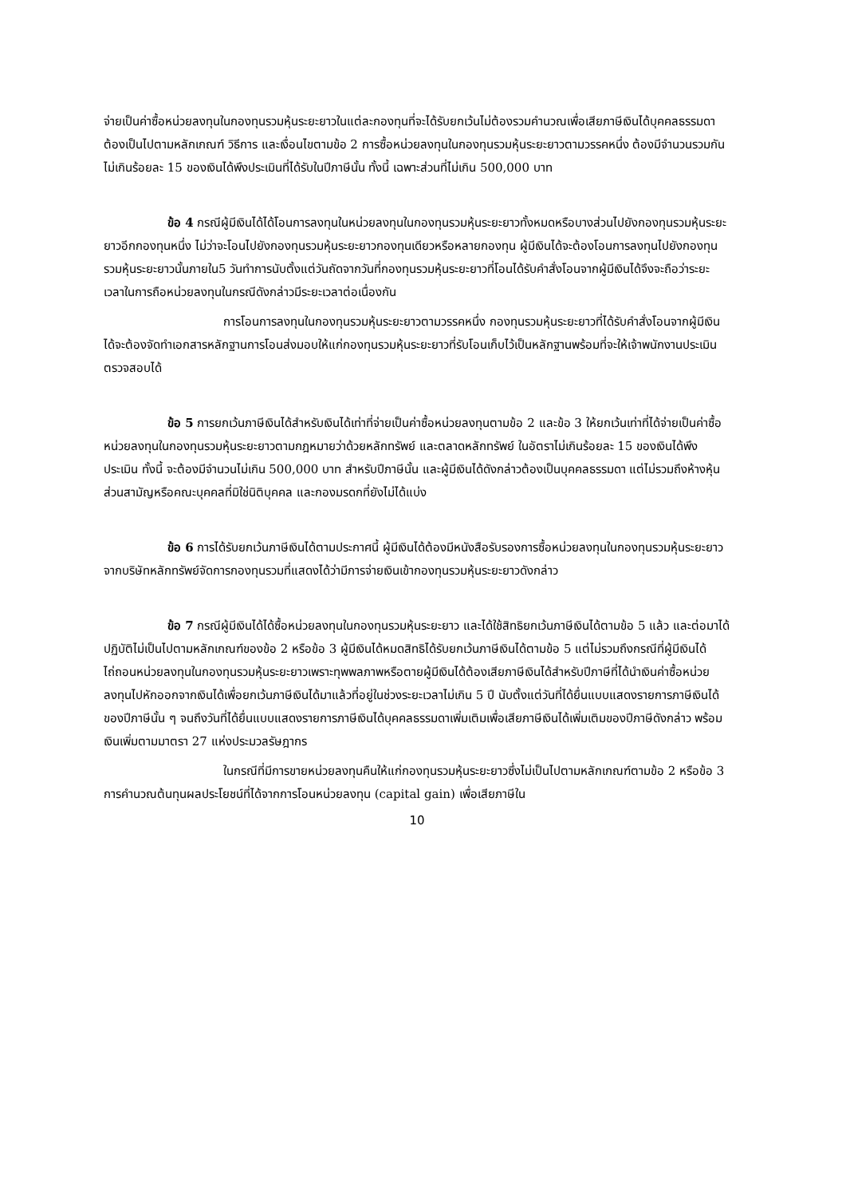จ่ายเป็นค่าซื้อหน่วยลงทุนในกองทุนรวมหุ้นระยะยาวในแต่ละกองทุนที่จะได้รับยกเว้นไม่ต้องรวมคำนวณเพื่อเสียภาษีเงินได้บุคคลธรรมดา ต้องเป็นไปตามหลักเกณฑ์ วิธีการ และเงื่อนไขตามข้อ 2 การซื้อหน่วยลงทุนในกองทุนรวมหุ้นระยะยาวตามวรรคหนึ่ง ต้องมีจำนวนรวมกันไม่เกินร้อยละ 15 ของเงินได้พึงประเมินที่ได้รับในปีภาษีนั้น ทั้งนี้ เฉพาะส่วนที่ไม่เกิน 500,000 บาท
ข้อ 4 กรณีผู้มีเงินได้ได้โอนการลงทุนในหน่วยลงทุนในกองทุนรวมหุ้นระยะยาวทั้งหมดหรือบางส่วนไปยังกองทุนรวมหุ้นระยะยาวอีกกองทุนหนึ่ง ไม่ว่าจะโอนไปยังกองทุนรวมหุ้นระยะยาวกองทุนเดียวหรือหลายกองทุน ผู้มีเงินได้จะต้องโอนการลงทุนไปยังกองทุนรวมหุ้นระยะยาวนั้นภายใน5 วันทำการนับตั้งแต่วันถัดจากวันที่กองทุนรวมหุ้นระยะยาวที่โอนได้รับคำสั่งโอนจากผู้มีเงินได้จึงจะถือว่าระยะเวลาในการถือหน่วยลงทุนในกรณีดังกล่าวมีระยะเวลาต่อเนื่องกัน
การโอนการลงทุนในกองทุนรวมหุ้นระยะยาวตามวรรคหนึ่ง กองทุนรวมหุ้นระยะยาวที่ได้รับคำสั่งโอนจากผู้มีเงินได้จะต้องจัดทำเอกสารหลักฐานการโอนส่งมอบให้แก่กองทุนรวมหุ้นระยะยาวที่รับโอนเก็บไว้เป็นหลักฐานพร้อมที่จะให้เจ้าพนักงานประเมินตรวจสอบได้
ข้อ 5 การยกเว้นภาษีเงินได้สำหรับเงินได้เท่าที่จ่ายเป็นค่าซื้อหน่วยลงทุนตามข้อ 2 และข้อ 3 ให้ยกเว้นเท่าที่ได้จ่ายเป็นค่าซื้อหน่วยลงทุนในกองทุนรวมหุ้นระยะยาวตามกฎหมายว่าด้วยหลักทรัพย์ และตลาดหลักทรัพย์ ในอัตราไม่เกินร้อยละ 15 ของเงินได้พึงประเมิน ทั้งนี้ จะต้องมีจำนวนไม่เกิน 500,000 บาท สำหรับปีภาษีนั้น และผู้มีเงินได้ดังกล่าวต้องเป็นบุคคลธรรมดา แต่ไม่รวมถึงห้างหุ้นส่วนสามัญหรือคณะบุคคลที่มิใช่นิติบุคคล และกองมรดกที่ยังไม่ได้แบ่ง
ข้อ 6 การได้รับยกเว้นภาษีเงินได้ตามประกาศนี้ ผู้มีเงินได้ต้องมีหนังสือรับรองการซื้อหน่วยลงทุนในกองทุนรวมหุ้นระยะยาวจากบริษัทหลักทรัพย์จัดการกองทุนรวมที่แสดงได้ว่ามีการจ่ายเงินเข้ากองทุนรวมหุ้นระยะยาวดังกล่าว
ข้อ 7 กรณีผู้มีเงินได้ได้ซื้อหน่วยลงทุนในกองทุนรวมหุ้นระยะยาว และได้ใช้สิทธิยกเว้นภาษีเงินได้ตามข้อ 5 แล้ว และต่อมาได้ปฏิบัติไม่เป็นไปตามหลักเกณฑ์ของข้อ 2 หรือข้อ 3 ผู้มีเงินได้หมดสิทธิได้รับยกเว้นภาษีเงินได้ตามข้อ 5 แต่ไม่รวมถึงกรณีที่ผู้มีเงินได้ไถ่ถอนหน่วยลงทุนในกองทุนรวมหุ้นระยะยาวเพราะทุพพลภาพหรือตายผู้มีเงินได้ต้องเสียภาษีเงินได้สำหรับปีภาษีที่ได้นำเงินค่าซื้อหน่วยลงทุนไปหักออกจากเงินได้เพื่อยกเว้นภาษีเงินได้มาแล้วที่อยู่ในช่วงระยะเวลาไม่เกิน 5 ปี นับตั้งแต่วันที่ได้ยื่นแบบแสดงรายการภาษีเงินได้ของปีภาษีนั้น ๆ จนถึงวันที่ได้ยื่นแบบแสดงรายการภาษีเงินได้บุคคลธรรมดาเพิ่มเติมเพื่อเสียภาษีเงินได้เพิ่มเติมของปีภาษีดังกล่าว พร้อมเงินเพิ่มตามมาตรา 27 แห่งประมวลรัษฎากร
ในกรณีที่มีการขายหน่วยลงทุนคืนให้แก่กองทุนรวมหุ้นระยะยาวซึ่งไม่เป็นไปตามหลักเกณฑ์ตามข้อ 2 หรือข้อ 3 การคำนวณต้นทุนผลประโยชน์ที่ได้จากการโอนหน่วยลงทุน (capital gain) เพื่อเสียภาษีใน
10